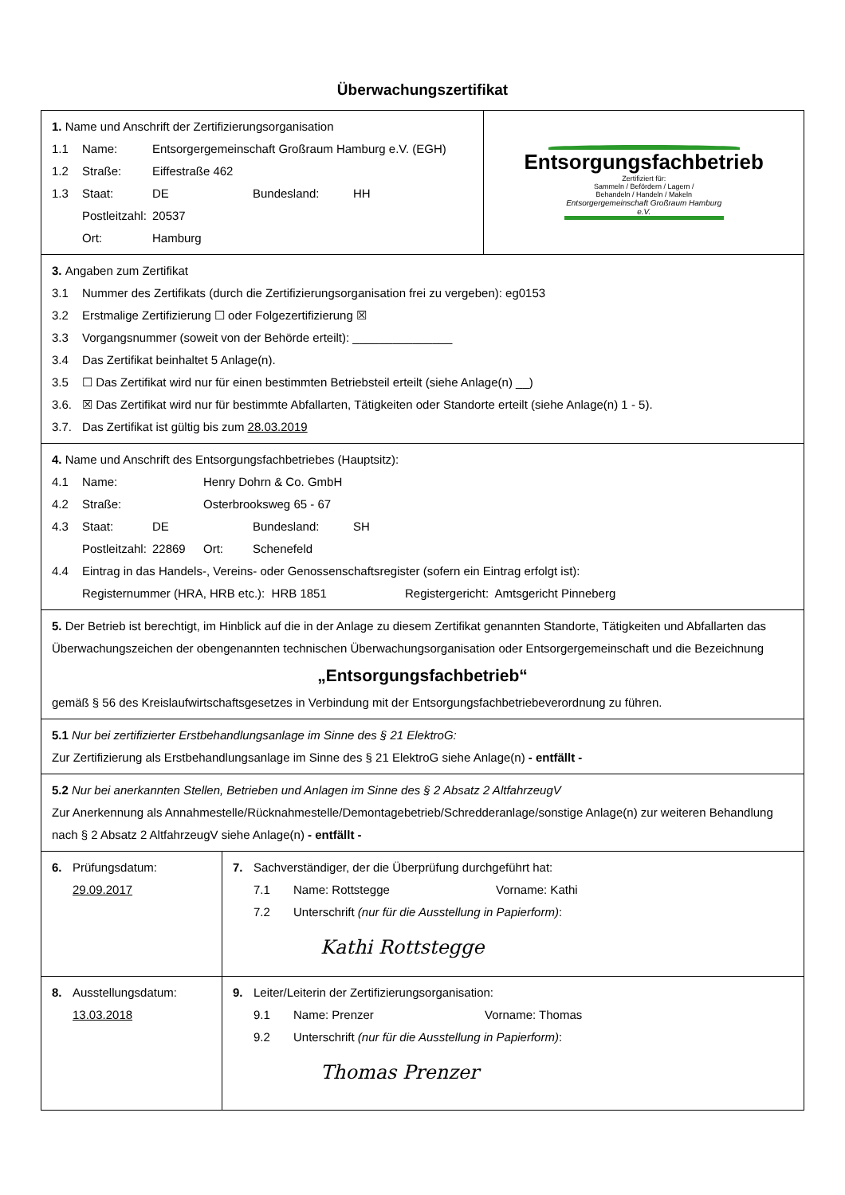Überwachungszertifikat
| 1. Name und Anschrift der Zertifizierungsorganisation 1.1 Name: Entsorgergemeinschaft Großraum Hamburg e.V. (EGH) 1.2 Straße: Eiffestraße 462 1.3 Staat: DE Bundesland: HH Postleitzahl: 20537 Ort: Hamburg | | Entsorgungsfachbetrieb Zertifiziert für: Sammeln / Befördern / Lagern / Behandeln / Handeln / Makeln Entsorgergemeinschaft Großraum Hamburg e.V. |
| 3. Angaben zum Zertifikat 3.1 Nummer des Zertifikats (durch die Zertifizierungsorganisation frei zu vergeben): eg0153 3.2 Erstmalige Zertifizierung ☐ oder Folgezertifizierung ☒ 3.3 Vorgangsnummer (soweit von der Behörde erteilt): _______________ 3.4 Das Zertifikat beinhaltet 5 Anlage(n). 3.5 ☐ Das Zertifikat wird nur für einen bestimmten Betriebsteil erteilt (siehe Anlage(n) __) 3.6. ☒ Das Zertifikat wird nur für bestimmte Abfallarten, Tätigkeiten oder Standorte erteilt (siehe Anlage(n) 1 - 5). 3.7. Das Zertifikat ist gültig bis zum 28.03.2019 | | |
| 4. Name und Anschrift des Entsorgungsfachbetriebes (Hauptsitz): 4.1 Name: Henry Dohrn & Co. GmbH 4.2 Straße: Osterbrooksweg 65 - 67 4.3 Staat: DE Bundesland: SH Postleitzahl: 22869 Ort: Schenefeld 4.4 Eintrag in das Handels-, Vereins- oder Genossenschaftsregister (sofern ein Eintrag erfolgt ist): Registernummer (HRA, HRB etc.): HRB 1851 Registergericht: Amtsgericht Pinneberg | | |
| 5. Der Betrieb ist berechtigt, im Hinblick auf die in der Anlage zu diesem Zertifikat genannten Standorte, Tätigkeiten und Abfallarten das Überwachungszeichen der obengenannten technischen Überwachungsorganisation oder Entsorgergemeinschaft und die Bezeichnung „Entsorgungsfachbetrieb“ gemäß § 56 des Kreislaufwirtschaftsgesetzes in Verbindung mit der Entsorgungsfachbetriebeverordnung zu führen. | | |
| 5.1 Nur bei zertifizierter Erstbehandlungsanlage im Sinne des § 21 ElektroG: Zur Zertifizierung als Erstbehandlungsanlage im Sinne des § 21 ElektroG siehe Anlage(n) - entfällt - | | |
| 5.2 Nur bei anerkannten Stellen, Betrieben und Anlagen im Sinne des § 2 Absatz 2 AltfahrzeugV Zur Anerkennung als Annahmestelle/Rücknahmestelle/Demontagebetrieb/Schredderanlage/sonstige Anlage(n) zur weiteren Behandlung nach § 2 Absatz 2 AltfahrzeugV siehe Anlage(n) - entfällt - | | |
| 6. Prüfungsdatum: 29.09.2017 | 7. Sachverständiger, der die Überprüfung durchgeführt hat: 7.1 Name: Rottstegge Vorname: Kathi 7.2 Unterschrift (nur für die Ausstellung in Papierform) : Kathi Rottstegge | |
| 8. Ausstellungsdatum: 13.03.2018 | 9. Leiter/Leiterin der Zertifizierungsorganisation: 9.1 Name: Prenzer Vorname: Thomas 9.2 Unterschrift (nur für die Ausstellung in Papierform) : Thomas Prenzer | |